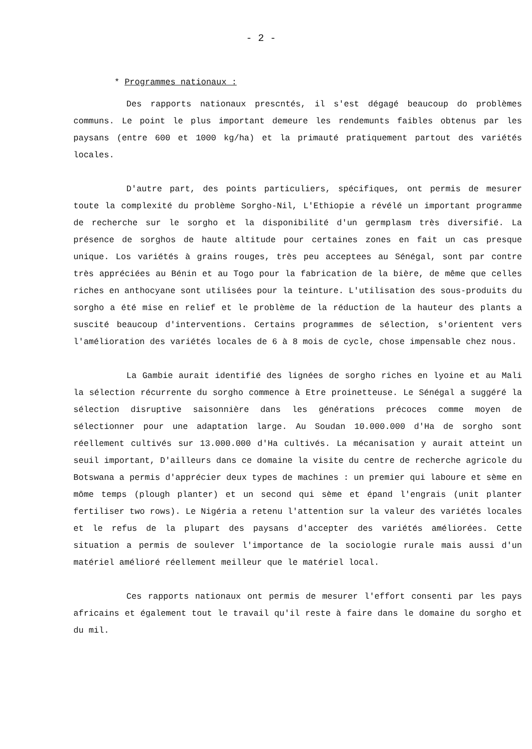- 2 -
* Programmes nationaux :
Des rapports nationaux prescntés, il s'est dégagé beaucoup do problèmes communs. Le point le plus important demeure les rendemunts faibles obtenus par les paysans (entre 600 et 1000 kg/ha) et la primauté pratiquement partout des variétés locales.
D'autre part, des points particuliers, spécifiques, ont permis de mesurer toute la complexité du problème Sorgho-Nil, L'Ethiopie a révélé un important programme de recherche sur le sorgho et la disponibilité d'un germplasm très diversifié. La présence de sorghos de haute altitude pour certaines zones en fait un cas presque unique. Los variétés à grains rouges, très peu acceptees au Sénégal, sont par contre très appréciées au Bénin et au Togo pour la fabrication de la bière, de même que celles riches en anthocyane sont utilisées pour la teinture. L'utilisation des sous-produits du sorgho a été mise en relief et le problème de la réduction de la hauteur des plants a suscité beaucoup d'interventions. Certains programmes de sélection, s'orientent vers l'amélioration des variétés locales de 6 à 8 mois de cycle, chose impensable chez nous.
La Gambie aurait identifié des lignées de sorgho riches en lyoine et au Mali la sélection récurrente du sorgho commence à Etre proinetteuse. Le Sénégal a suggéré la sélection disruptive saisonnière dans les générations précoces comme moyen de sélectionner pour une adaptation large. Au Soudan 10.000.000 d'Ha de sorgho sont réellement cultivés sur 13.000.000 d'Ha cultivés. La mécanisation y aurait atteint un seuil important, D'ailleurs dans ce domaine la visite du centre de recherche agricole du Botswana a permis d'apprécier deux types de machines : un premier qui laboure et sème en môme temps (plough planter) et un second qui sème et épand l'engrais (unit planter fertiliser two rows). Le Nigéria a retenu l'attention sur la valeur des variétés locales et le refus de la plupart des paysans d'accepter des variétés améliorées. Cette situation a permis de soulever l'importance de la sociologie rurale mais aussi d'un matériel amélioré réellement meilleur que le matériel local.
Ces rapports nationaux ont permis de mesurer l'effort consenti par les pays africains et également tout le travail qu'il reste à faire dans le domaine du sorgho et du mil.